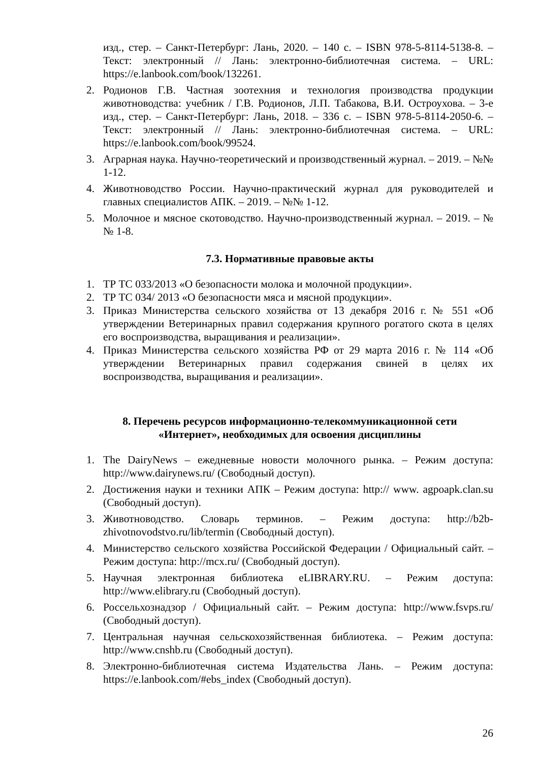изд., стер. – Санкт-Петербург: Лань, 2020. – 140 с. – ISBN 978-5-8114-5138-8. –Текст: электронный // Лань: электронно-библиотечная система. – URL: https://e.lanbook.com/book/132261.
2. Родионов Г.В. Частная зоотехния и технология производства продукции животноводства: учебник / Г.В. Родионов, Л.П. Табакова, В.И. Остроухова. – 3-е изд., стер. – Санкт-Петербург: Лань, 2018. – 336 с. – ISBN 978-5-8114-2050-6. – Текст: электронный // Лань: электронно-библиотечная система. – URL: https://e.lanbook.com/book/99524.
3. Аграрная наука. Научно-теоретический и производственный журнал. – 2019. – №№ 1-12.
4. Животноводство России. Научно-практический журнал для руководителей и главных специалистов АПК. – 2019. – №№ 1-12.
5. Молочное и мясное скотоводство. Научно-производственный журнал. – 2019. – №№ 1-8.
7.3. Нормативные правовые акты
1. ТР ТС 033/2013 «О безопасности молока и молочной продукции».
2. ТР ТС 034/ 2013 «О безопасности мяса и мясной продукции».
3. Приказ Министерства сельского хозяйства от 13 декабря 2016 г. № 551 «Об утверждении Ветеринарных правил содержания крупного рогатого скота в целях его воспроизводства, выращивания и реализации».
4. Приказ Министерства сельского хозяйства РФ от 29 марта 2016 г. № 114 «Об утверждении Ветеринарных правил содержания свиней в целях их воспроизводства, выращивания и реализации».
8. Перечень ресурсов информационно-телекоммуникационной сети
«Интернет», необходимых для освоения дисциплины
1. The DairyNews – ежедневные новости молочного рынка. – Режим доступа: http://www.dairynews.ru/ (Свободный доступ).
2. Достижения науки и техники АПК – Режим доступа: http:// www. agpoapk.clan.su (Свободный доступ).
3. Животноводство. Словарь терминов. – Режим доступа: http://b2b-zhivotnovodstvo.ru/lib/termin (Свободный доступ).
4. Министерство сельского хозяйства Российской Федерации / Официальный сайт. – Режим доступа: http://mcx.ru/ (Свободный доступ).
5. Научная электронная библиотека eLIBRARY.RU. – Режим доступа: http://www.elibrary.ru (Свободный доступ).
6. Россельхознадзор / Официальный сайт. – Режим доступа: http://www.fsvps.ru/ (Свободный доступ).
7. Центральная научная сельскохозяйственная библиотека. – Режим доступа: http://www.cnshb.ru (Свободный доступ).
8. Электронно-библиотечная система Издательства Лань. – Режим доступа: https://e.lanbook.com/#ebs_index (Свободный доступ).
26